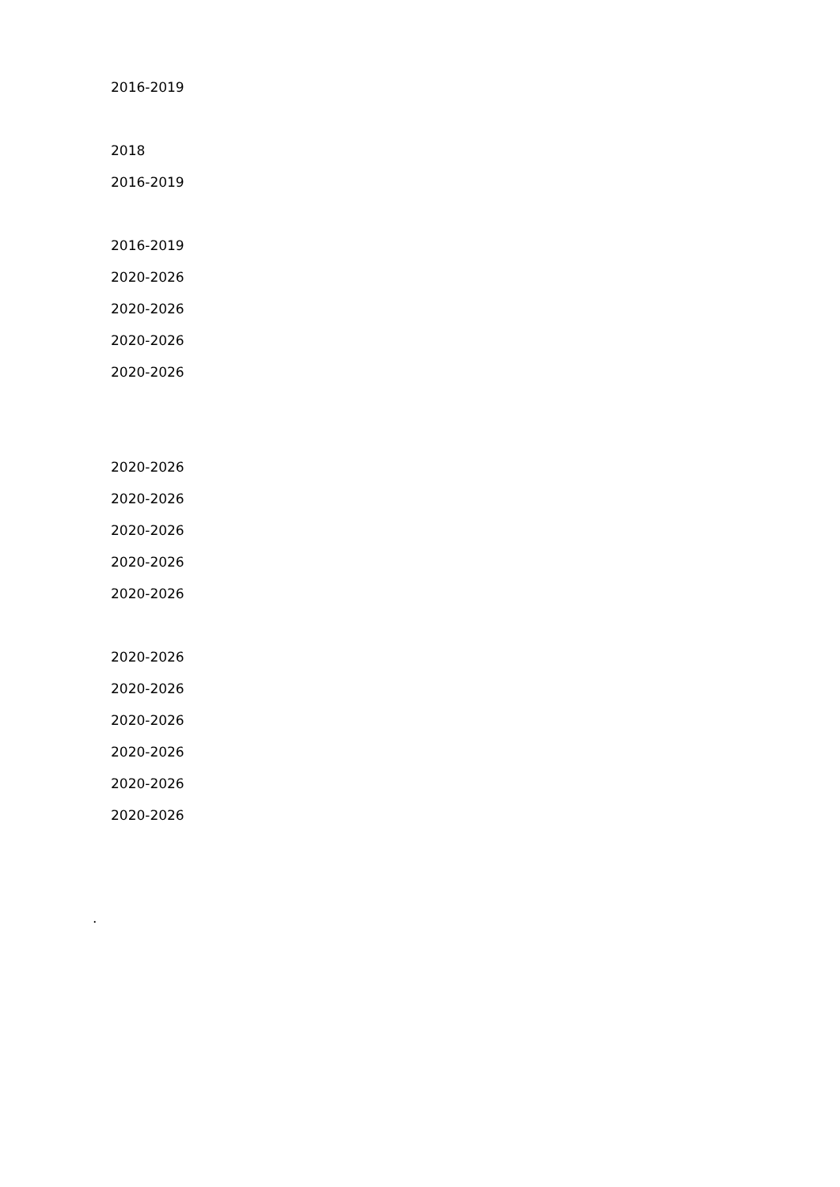2016-2019
2018
2016-2019
2016-2019
2020-2026
2020-2026
2020-2026
2020-2026
2020-2026
2020-2026
2020-2026
2020-2026
2020-2026
2020-2026
2020-2026
2020-2026
2020-2026
2020-2026
2020-2026
.